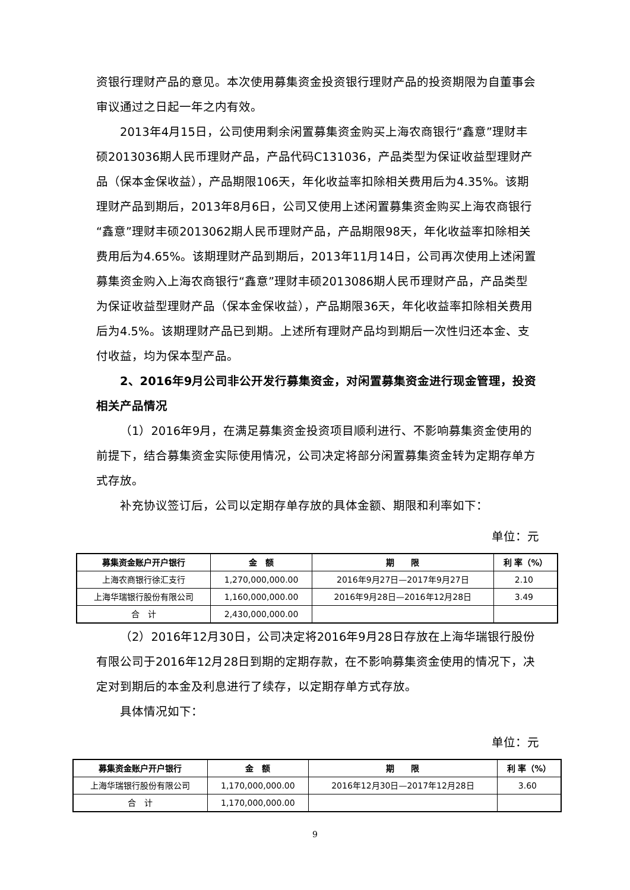资银行理财产品的意见。本次使用募集资金投资银行理财产品的投资期限为自董事会审议通过之日起一年之内有效。
2013年4月15日，公司使用剩余闲置募集资金购买上海农商银行“鑫意”理财丰硕2013036期人民币理财产品，产品代码C131036，产品类型为保证收益型理财产品（保本金保收益），产品期限106天，年化收益率扣除相关费用后为4.35%。该期理财产品到期后，2013年8月6日，公司又使用上述闲置募集资金购买上海农商银行“鑫意”理财丰硕2013062期人民币理财产品，产品期限98天，年化收益率扣除相关费用后为4.65%。该期理财产品到期后，2013年11月14日，公司再次使用上述闲置募集资金购入上海农商银行“鑫意”理财丰硕2013086期人民币理财产品，产品类型为保证收益型理财产品（保本金保收益），产品期限36天，年化收益率扣除相关费用后为4.5%。该期理财产品已到期。上述所有理财产品均到期后一次性归还本金、支付收益，均为保本型产品。
2、2016年9月公司非公开发行募集资金，对闲置募集资金进行现金管理，投资相关产品情况
（1）2016年9月，在满足募集资金投资项目顺利进行、不影响募集资金使用的前提下，结合募集资金实际使用情况，公司决定将部分闲置募集资金转为定期存单方式存放。
补充协议签订后，公司以定期存单存放的具体金额、期限和利率如下：
单位：元
| 募集资金账户开户银行 | 金 额 | 期 限 | 利 率（%） |
| --- | --- | --- | --- |
| 上海农商银行徐汇支行 | 1,270,000,000.00 | 2016年9月27日—2017年9月27日 | 2.10 |
| 上海华瑞银行股份有限公司 | 1,160,000,000.00 | 2016年9月28日—2016年12月28日 | 3.49 |
| 合 计 | 2,430,000,000.00 | | |
（2）2016年12月30日，公司决定将2016年9月28日存放在上海华瑞银行股份有限公司于2016年12月28日到期的定期存款，在不影响募集资金使用的情况下，决定对到期后的本金及利息进行了续存，以定期存单方式存放。
具体情况如下：
单位：元
| 募集资金账户开户银行 | 金 额 | 期 限 | 利 率（%） |
| --- | --- | --- | --- |
| 上海华瑞银行股份有限公司 | 1,170,000,000.00 | 2016年12月30日—2017年12月28日 | 3.60 |
| 合 计 | 1,170,000,000.00 | | |
9